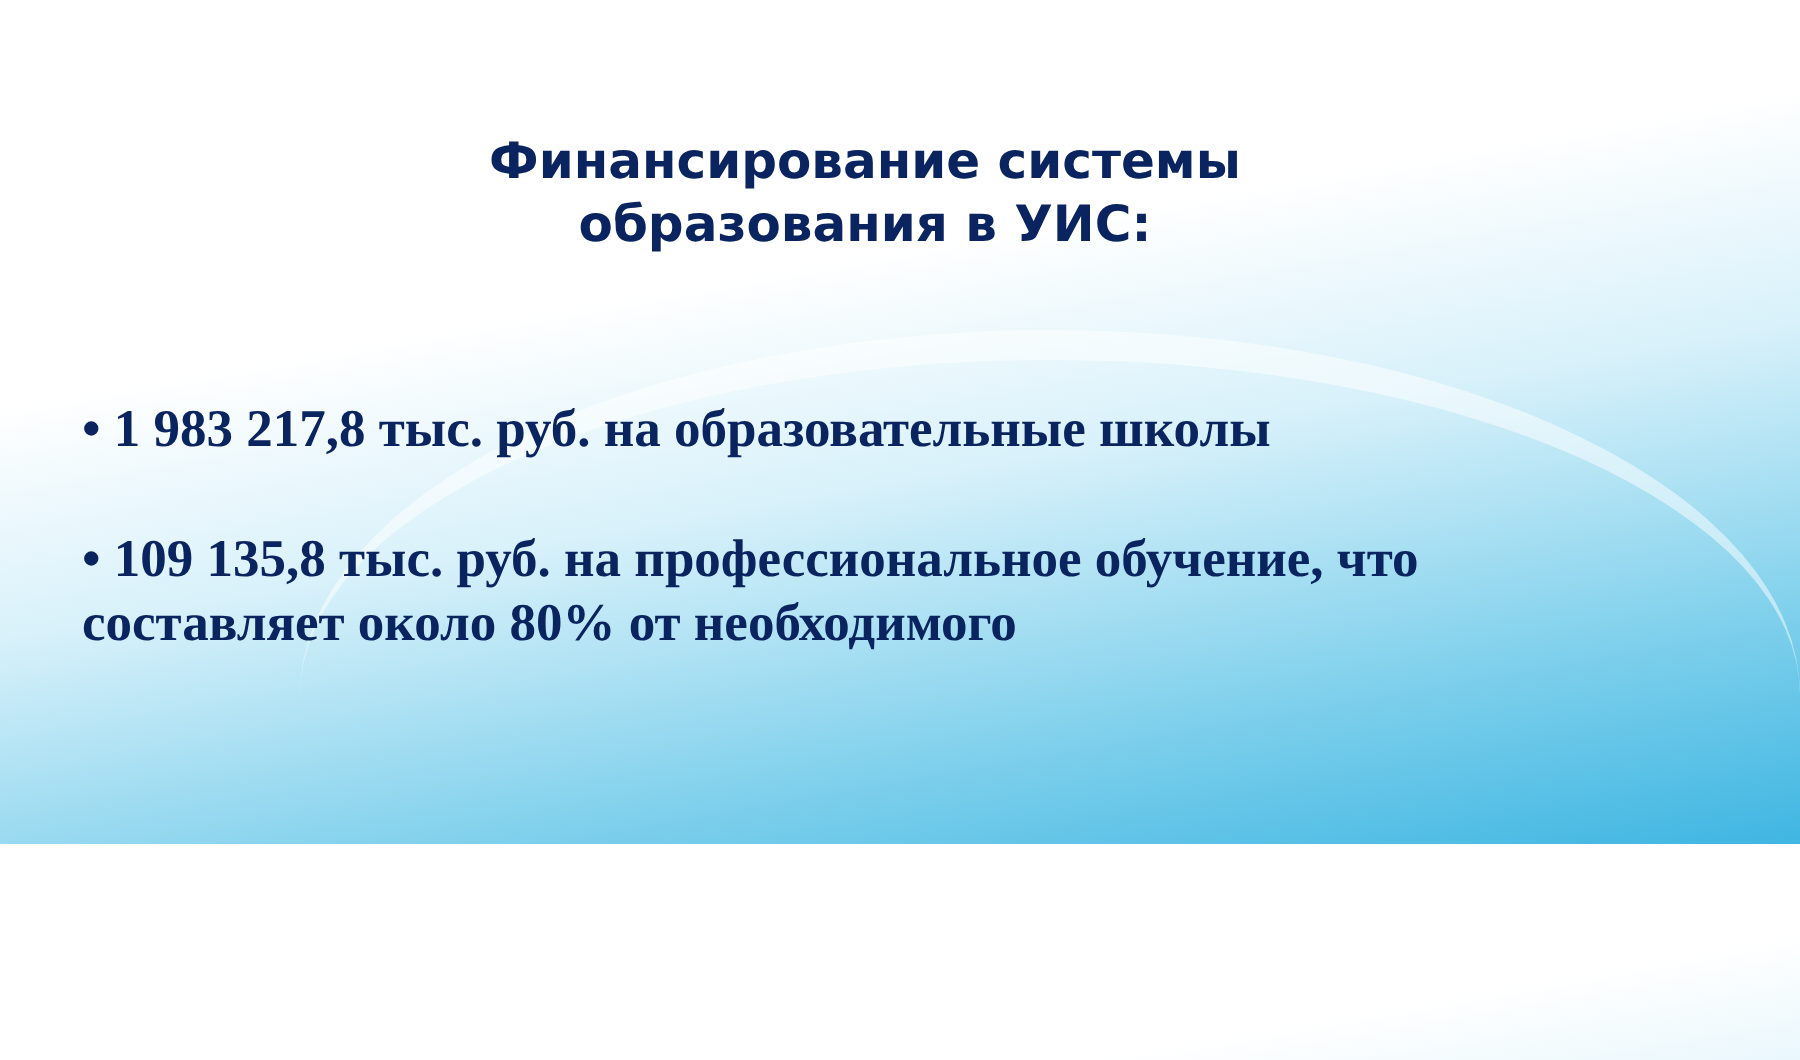Финансирование системы
образования в УИС:
• 1 983 217,8 тыс. руб. на образовательные школы
• 109 135,8 тыс. руб. на профессиональное обучение, что составляет около 80% от необходимого